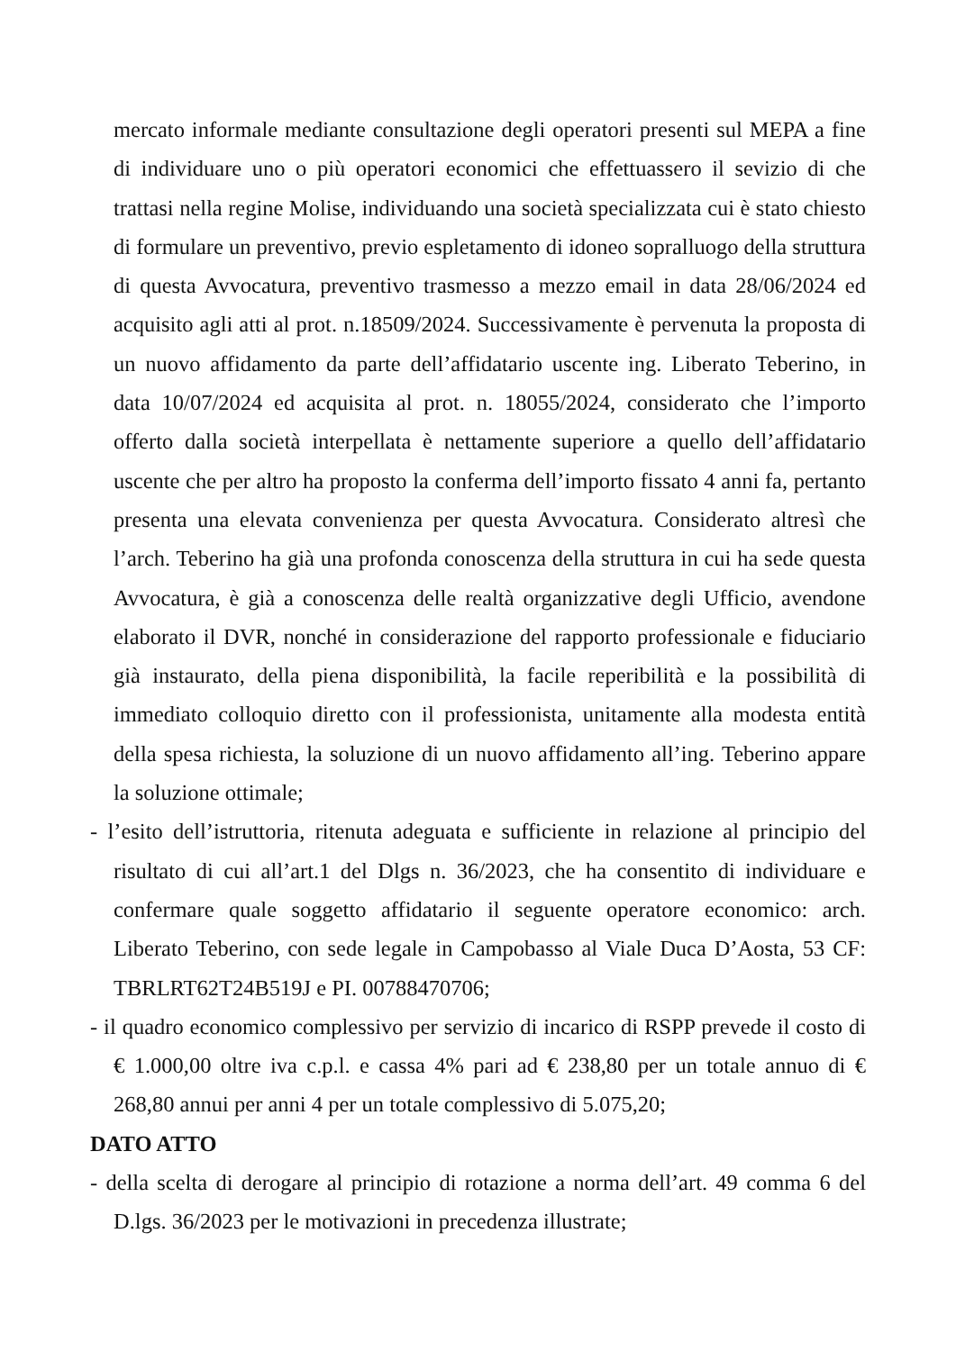mercato informale mediante consultazione degli operatori presenti sul MEPA a fine di individuare uno o più operatori economici che effettuassero il sevizio di che trattasi nella regine Molise, individuando una società specializzata cui è stato chiesto di formulare un preventivo, previo espletamento di idoneo sopralluogo della struttura di questa Avvocatura, preventivo trasmesso a mezzo email in data 28/06/2024 ed acquisito agli atti al prot. n.18509/2024. Successivamente è pervenuta la proposta di un nuovo affidamento da parte dell’affidatario uscente ing. Liberato Teberino, in data 10/07/2024 ed acquisita al prot. n. 18055/2024, considerato che l’importo offerto dalla società interpellata è nettamente superiore a quello dell’affidatario uscente che per altro ha proposto la conferma dell’importo fissato 4 anni fa, pertanto presenta una elevata convenienza per questa Avvocatura. Considerato altresì che l’arch. Teberino ha già una profonda conoscenza della struttura in cui ha sede questa Avvocatura, è già a conoscenza delle realtà organizzative degli Ufficio, avendone elaborato il DVR, nonché in considerazione del rapporto professionale e fiduciario già instaurato, della piena disponibilità, la facile reperibilità e la possibilità di immediato colloquio diretto con il professionista, unitamente alla modesta entità della spesa richiesta, la soluzione di un nuovo affidamento all’ing. Teberino appare la soluzione ottimale;
- l’esito dell’istruttoria, ritenuta adeguata e sufficiente in relazione al principio del risultato di cui all’art.1 del Dlgs n. 36/2023, che ha consentito di individuare e confermare quale soggetto affidatario il seguente operatore economico: arch. Liberato Teberino, con sede legale in Campobasso al Viale Duca D’Aosta, 53 CF: TBRLRT62T24B519J e PI. 00788470706;
- il quadro economico complessivo per servizio di incarico di RSPP prevede il costo di € 1.000,00 oltre iva c.p.l. e cassa 4% pari ad € 238,80 per un totale annuo di € 268,80 annui per anni 4 per un totale complessivo di 5.075,20;
DATO ATTO
- della scelta di derogare al principio di rotazione a norma dell’art. 49 comma 6 del D.lgs. 36/2023 per le motivazioni in precedenza illustrate;